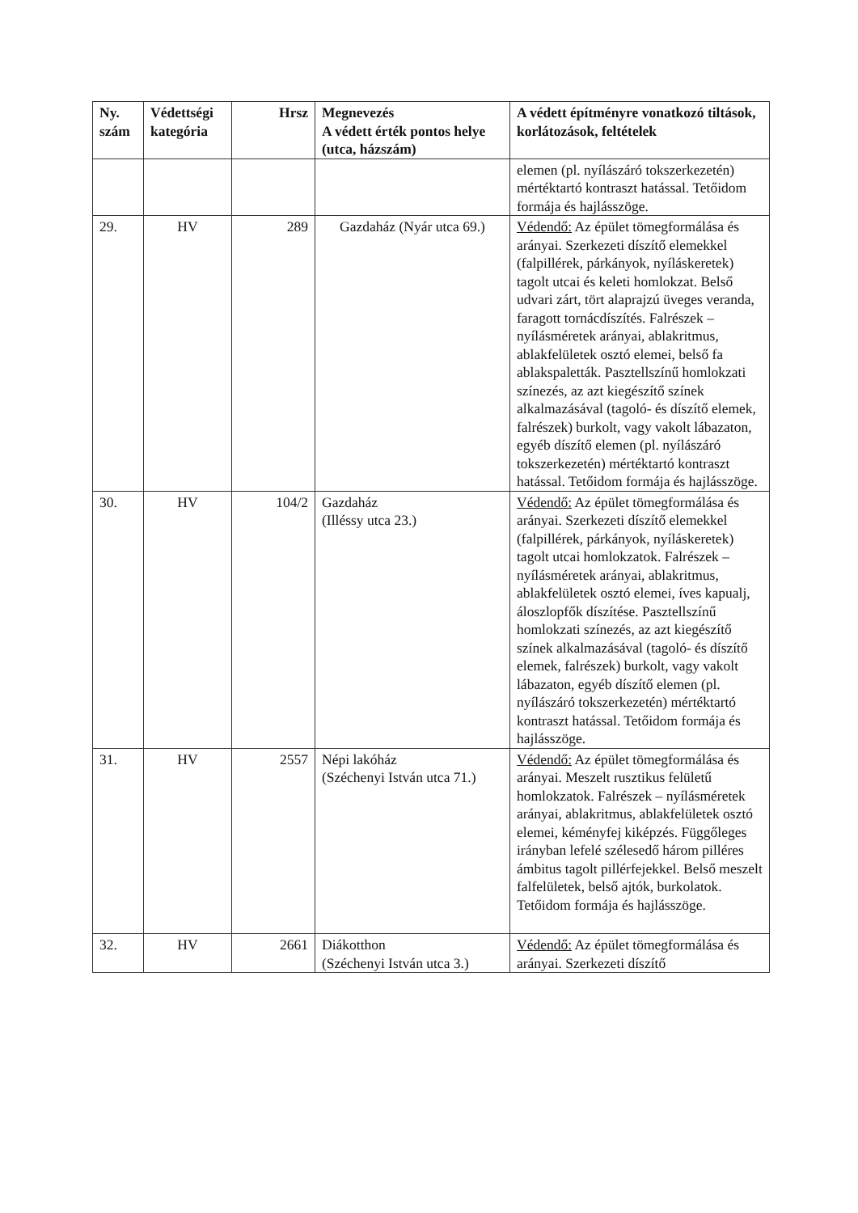| Ny. szám | Védettségi kategória | Hrsz | Megnevezés A védett érték pontos helye (utca, házszám) | A védett építményre vonatkozó tiltások, korlátozások, feltételek |
| --- | --- | --- | --- | --- |
| | | | | elemen (pl. nyílászáró tokszerkezetén) mértéktartó kontraszt hatással. Tetőidom formája és hajlásszöge. |
| 29. | HV | 289 | Gazdaház (Nyár utca 69.) | Védendő: Az épület tömegformálása és arányai. Szerkezeti díszítő elemekkel (falpillérek, párkányok, nyíláskeretek) tagolt utcai és keleti homlokzat. Belső udvari zárt, tört alaprajzú üveges veranda, faragott tornácdíszítés. Falrészek – nyílásméretek arányai, ablakritmus, ablakfelületek osztó elemei, belső fa ablakspaletták. Pasztellszínű homlokzati színezés, az azt kiegészítő színek alkalmazásával (tagoló- és díszítő elemek, falrészek) burkolt, vagy vakolt lábazaton, egyéb díszítő elemen (pl. nyílászáró tokszerkezetén) mértéktartó kontraszt hatással. Tetőidom formája és hajlásszöge. |
| 30. | HV | 104/2 | Gazdaház (Illéssy utca 23.) | Védendő: Az épület tömegformálása és arányai. Szerkezeti díszítő elemekkel (falpillérek, párkányok, nyíláskeretek) tagolt utcai homlokzatok. Falrészek – nyílásméretek arányai, ablakritmus, ablakfelületek osztó elemei, íves kapualj, áloszlopfők díszítése. Pasztellszínű homlokzati színezés, az azt kiegészítő színek alkalmazásával (tagoló- és díszítő elemek, falrészek) burkolt, vagy vakolt lábazaton, egyéb díszítő elemen (pl. nyílászáró tokszerkezetén) mértéktartó kontraszt hatással. Tetőidom formája és hajlásszöge. |
| 31. | HV | 2557 | Népi lakóház (Széchenyi István utca 71.) | Védendő: Az épület tömegformálása és arányai. Meszelt rusztikus felületű homlokzatok. Falrészek – nyílásméretek arányai, ablakritmus, ablakfelületek osztó elemei, kéményfej kiképzés. Függőleges irányban lefelé szélesedő három pilléres ámbitus tagolt pillérfejekkel. Belső meszelt falfelületek, belső ajtók, burkolatok. Tetőidom formája és hajlásszöge. |
| 32. | HV | 2661 | Diákotthon (Széchenyi István utca 3.) | Védendő: Az épület tömegformálása és arányai. Szerkezeti díszítő |